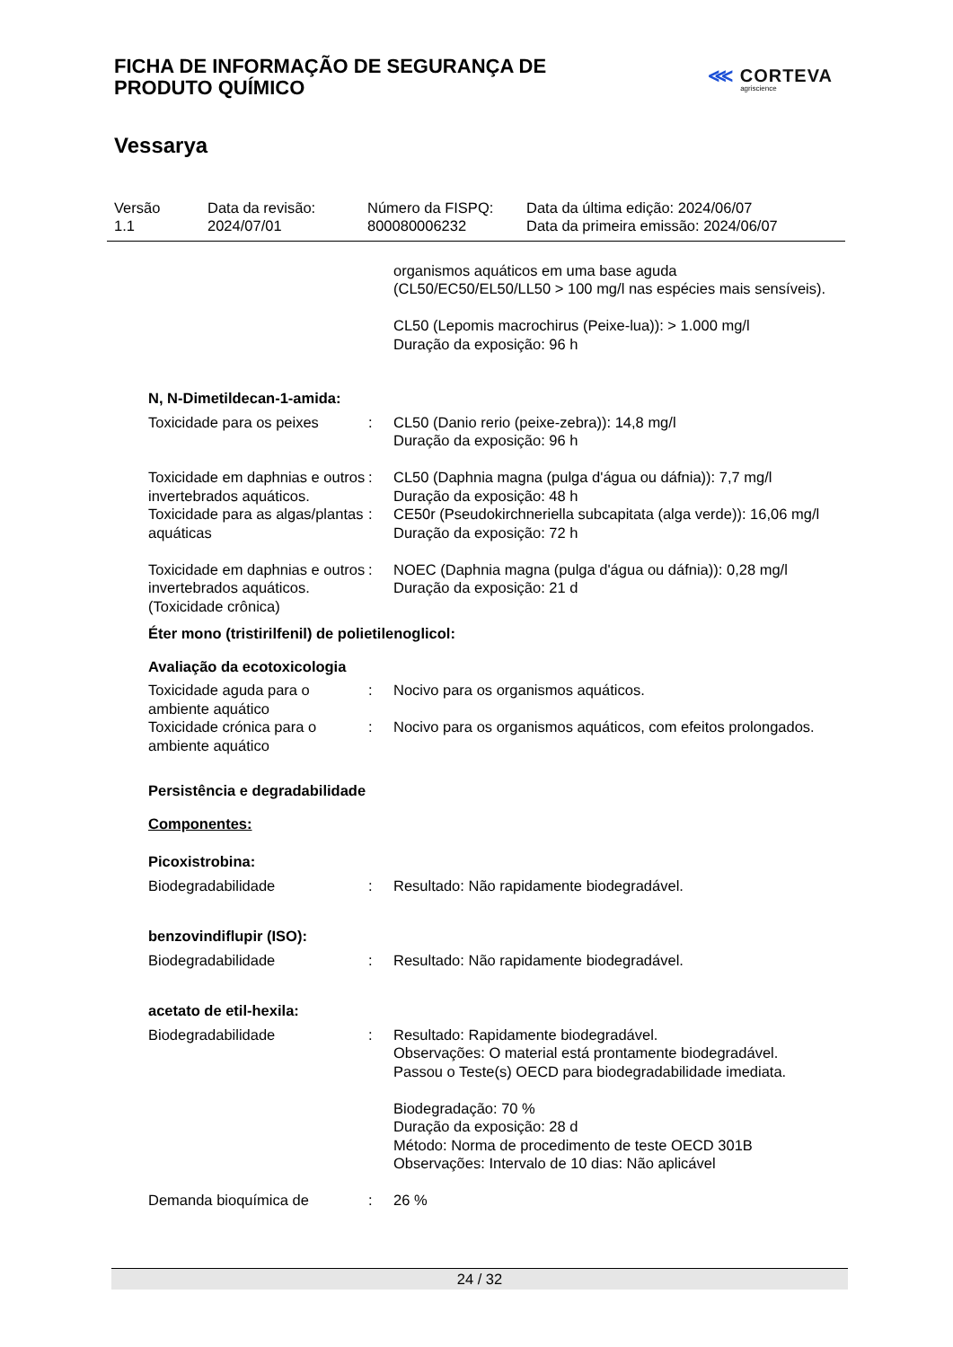FICHA DE INFORMAÇÃO DE SEGURANÇA DE
PRODUTO QUÍMICO
⋘ CORTEVA
agriscience
Vessarya
Versão
1.1
Data da revisão:
2024/07/01
Número da FISPQ:
800080006232
Data da última edição: 2024/06/07
Data da primeira emissão: 2024/06/07
| | | organismos aquáticos em uma base aguda (CL50/EC50/EL50/LL50 > 100 mg/l nas espécies mais sensíveis). CL50 (Lepomis macrochirus (Peixe-lua)): > 1.000 mg/l Duração da exposição: 96 h |
| N, N-Dimetildecan-1-amida: | | |
| Toxicidade para os peixes | : | CL50 (Danio rerio (peixe-zebra)): 14,8 mg/l Duração da exposição: 96 h |
| Toxicidade em daphnias e outros invertebrados aquáticos. | : | CL50 (Daphnia magna (pulga d'água ou dáfnia)): 7,7 mg/l Duração da exposição: 48 h |
| Toxicidade para as algas/plantas aquáticas | : | CE50r (Pseudokirchneriella subcapitata (alga verde)): 16,06 mg/l Duração da exposição: 72 h |
| Toxicidade em daphnias e outros invertebrados aquáticos. (Toxicidade crônica) | : | NOEC (Daphnia magna (pulga d'água ou dáfnia)): 0,28 mg/l Duração da exposição: 21 d |
| Éter mono (tristirilfenil) de polietilenoglicol: | | |
| Avaliação da ecotoxicologia | | |
| Toxicidade aguda para o ambiente aquático | : | Nocivo para os organismos aquáticos. |
| Toxicidade crónica para o ambiente aquático | : | Nocivo para os organismos aquáticos, com efeitos prolongados. |
| Persistência e degradabilidade | | |
| Componentes: | | |
| Picoxistrobina: | | |
| Biodegradabilidade | : | Resultado: Não rapidamente biodegradável. |
| benzovindiflupir (ISO): | | |
| Biodegradabilidade | : | Resultado: Não rapidamente biodegradável. |
| acetato de etil-hexila: | | |
| Biodegradabilidade | : | Resultado: Rapidamente biodegradável. Observações: O material está prontamente biodegradável. Passou o Teste(s) OECD para biodegradabilidade imediata. Biodegradação: 70 % Duração da exposição: 28 d Método: Norma de procedimento de teste OECD 301B Observações: Intervalo de 10 dias: Não aplicável |
| Demanda bioquímica de | : | 26 % |
24 / 32